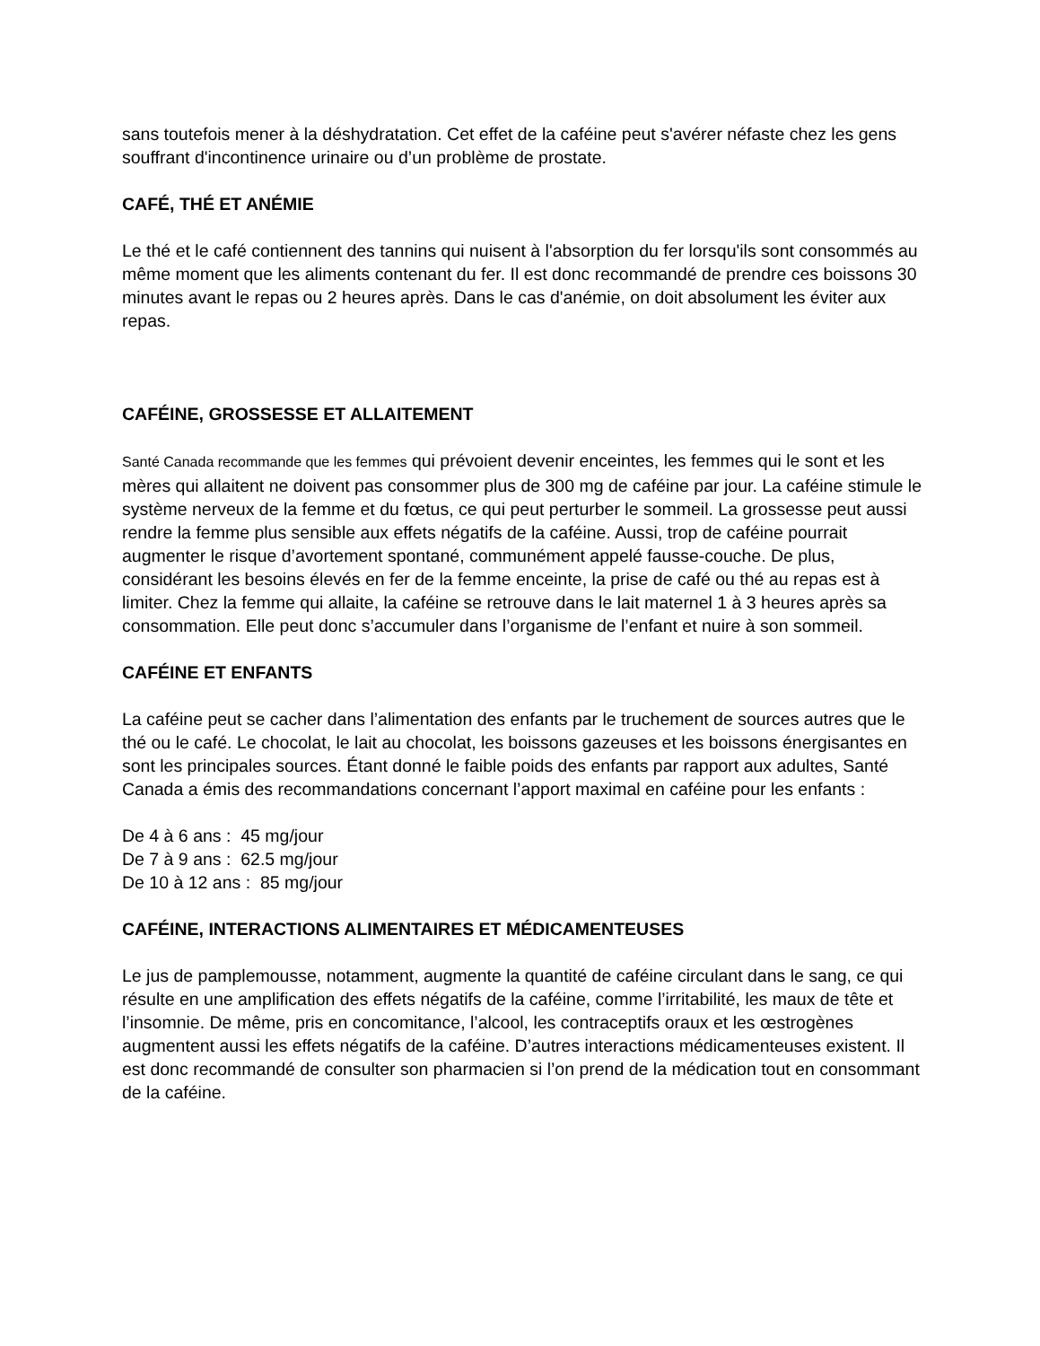sans toutefois mener à la déshydratation. Cet effet de la caféine peut s'avérer néfaste chez les gens souffrant d'incontinence urinaire ou d’un problème de prostate.
CAFÉ, THÉ ET ANÉMIE
Le thé et le café contiennent des tannins qui nuisent à l'absorption du fer lorsqu'ils sont consommés au même moment que les aliments contenant du fer. Il est donc recommandé de prendre ces boissons 30 minutes avant le repas ou 2 heures après. Dans le cas d'anémie, on doit absolument les éviter aux repas.
CAFÉINE, GROSSESSE ET ALLAITEMENT
Santé Canada recommande que les femmes qui prévoient devenir enceintes, les femmes qui le sont et les mères qui allaitent ne doivent pas consommer plus de 300 mg de caféine par jour. La caféine stimule le système nerveux de la femme et du fœtus, ce qui peut perturber le sommeil. La grossesse peut aussi rendre la femme plus sensible aux effets négatifs de la caféine. Aussi, trop de caféine pourrait augmenter le risque d’avortement spontané, communément appelé fausse-couche. De plus, considérant les besoins élevés en fer de la femme enceinte, la prise de café ou thé au repas est à limiter. Chez la femme qui allaite, la caféine se retrouve dans le lait maternel 1 à 3 heures après sa consommation. Elle peut donc s’accumuler dans l’organisme de l’enfant et nuire à son sommeil.
CAFÉINE ET ENFANTS
La caféine peut se cacher dans l’alimentation des enfants par le truchement de sources autres que le thé ou le café. Le chocolat, le lait au chocolat, les boissons gazeuses et les boissons énergisantes en sont les principales sources. Étant donné le faible poids des enfants par rapport aux adultes, Santé Canada a émis des recommandations concernant l’apport maximal en caféine pour les enfants :
De 4 à 6 ans : 45 mg/jour
De 7 à 9 ans : 62.5 mg/jour
De 10 à 12 ans : 85 mg/jour
CAFÉINE, INTERACTIONS ALIMENTAIRES ET MÉDICAMENTEUSES
Le jus de pamplemousse, notamment, augmente la quantité de caféine circulant dans le sang, ce qui résulte en une amplification des effets négatifs de la caféine, comme l’irritabilité, les maux de tête et l’insomnie. De même, pris en concomitance, l’alcool, les contraceptifs oraux et les œstrogènes augmentent aussi les effets négatifs de la caféine. D’autres interactions médicamenteuses existent. Il est donc recommandé de consulter son pharmacien si l’on prend de la médication tout en consommant de la caféine.